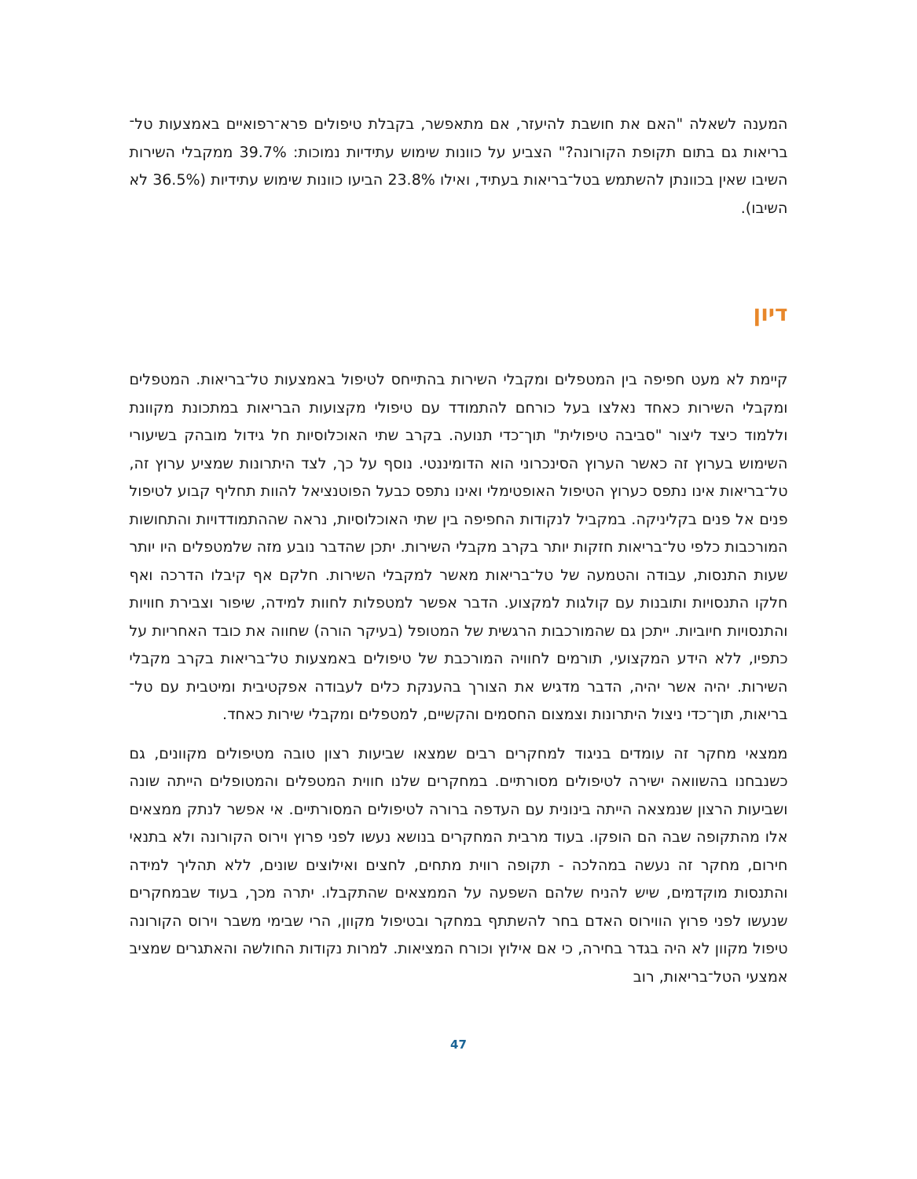המענה לשאלה "האם את חושבת להיעזר, אם מתאפשר, בקבלת טיפולים פרא־רפואיים באמצעות טל־בריאות גם בתום תקופת הקורונה?" הצביע על כוונות שימוש עתידיות נמוכות: 39.7% ממקבלי השירות השיבו שאין בכוונתן להשתמש בטל־בריאות בעתיד, ואילו 23.8% הביעו כוונות שימוש עתידיות (36.5% לא השיבו).
דיון
קיימת לא מעט חפיפה בין המטפלים ומקבלי השירות בהתייחס לטיפול באמצעות טל־בריאות. המטפלים ומקבלי השירות כאחד נאלצו בעל כורחם להתמודד עם טיפולי מקצועות הבריאות במתכונת מקוונת וללמוד כיצד ליצור "סביבה טיפולית" תוך־כדי תנועה. בקרב שתי האוכלוסיות חל גידול מובהק בשיעורי השימוש בערוץ זה כאשר הערוץ הסינכרוני הוא הדומיננטי. נוסף על כך, לצד היתרונות שמציע ערוץ זה, טל־בריאות אינו נתפס כערוץ הטיפול האופטימלי ואינו נתפס כבעל הפוטנציאל להוות תחליף קבוע לטיפול פנים אל פנים בקליניקה. במקביל לנקודות החפיפה בין שתי האוכלוסיות, נראה שההתמודדויות והתחושות המורכבות כלפי טל־בריאות חזקות יותר בקרב מקבלי השירות. יתכן שהדבר נובע מזה שלמטפלים היו יותר שעות התנסות, עבודה והטמעה של טל־בריאות מאשר למקבלי השירות. חלקם אף קיבלו הדרכה ואף חלקו התנסויות ותובנות עם קולגות למקצוע. הדבר אפשר למטפלות לחוות למידה, שיפור וצבירת חוויות והתנסויות חיוביות. ייתכן גם שהמורכבות הרגשית של המטופל (בעיקר הורה) שחווה את כובד האחריות על כתפיו, ללא הידע המקצועי, תורמים לחוויה המורכבת של טיפולים באמצעות טל־בריאות בקרב מקבלי השירות. יהיה אשר יהיה, הדבר מדגיש את הצורך בהענקת כלים לעבודה אפקטיבית ומיטבית עם טל־בריאות, תוך־כדי ניצול היתרונות וצמצום החסמים והקשיים, למטפלים ומקבלי שירות כאחד.
ממצאי מחקר זה עומדים בניגוד למחקרים רבים שמצאו שביעות רצון טובה מטיפולים מקוונים, גם כשנבחנו בהשוואה ישירה לטיפולים מסורתיים. במחקרים שלנו חווית המטפלים והמטופלים הייתה שונה ושביעות הרצון שנמצאה הייתה בינונית עם העדפה ברורה לטיפולים המסורתיים. אי אפשר לנתק ממצאים אלו מהתקופה שבה הם הופקו. בעוד מרבית המחקרים בנושא נעשו לפני פרוץ וירוס הקורונה ולא בתנאי חירום, מחקר זה נעשה במהלכה - תקופה רווית מתחים, לחצים ואילוצים שונים, ללא תהליך למידה והתנסות מוקדמים, שיש להניח שלהם השפעה על הממצאים שהתקבלו. יתרה מכך, בעוד שבמחקרים שנעשו לפני פרוץ הווירוס האדם בחר להשתתף במחקר ובטיפול מקוון, הרי שבימי משבר וירוס הקורונה טיפול מקוון לא היה בגדר בחירה, כי אם אילוץ וכורח המציאות. למרות נקודות החולשה והאתגרים שמציב אמצעי הטל־בריאות, רוב
47